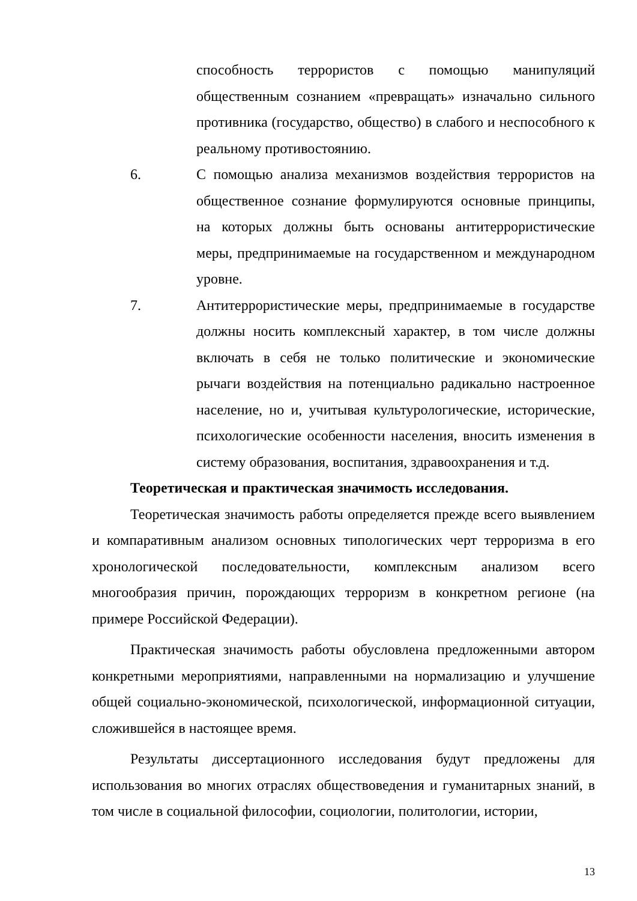способность террористов с помощью манипуляций общественным сознанием «превращать» изначально сильного противника (государство, общество) в слабого и неспособного к реальному противостоянию.
6. С помощью анализа механизмов воздействия террористов на общественное сознание формулируются основные принципы, на которых должны быть основаны антитеррористические меры, предпринимаемые на государственном и международном уровне.
7. Антитеррористические меры, предпринимаемые в государстве должны носить комплексный характер, в том числе должны включать в себя не только политические и экономические рычаги воздействия на потенциально радикально настроенное население, но и, учитывая культурологические, исторические, психологические особенности населения, вносить изменения в систему образования, воспитания, здравоохранения и т.д.
Теоретическая и практическая значимость исследования.
Теоретическая значимость работы определяется прежде всего выявлением и компаративным анализом основных типологических черт терроризма в его хронологической последовательности, комплексным анализом всего многообразия причин, порождающих терроризм в конкретном регионе (на примере Российской Федерации).
Практическая значимость работы обусловлена предложенными автором конкретными мероприятиями, направленными на нормализацию и улучшение общей социально-экономической, психологической, информационной ситуации, сложившейся в настоящее время.
Результаты диссертационного исследования будут предложены для использования во многих отраслях обществоведения и гуманитарных знаний, в том числе в социальной философии, социологии, политологии, истории,
13